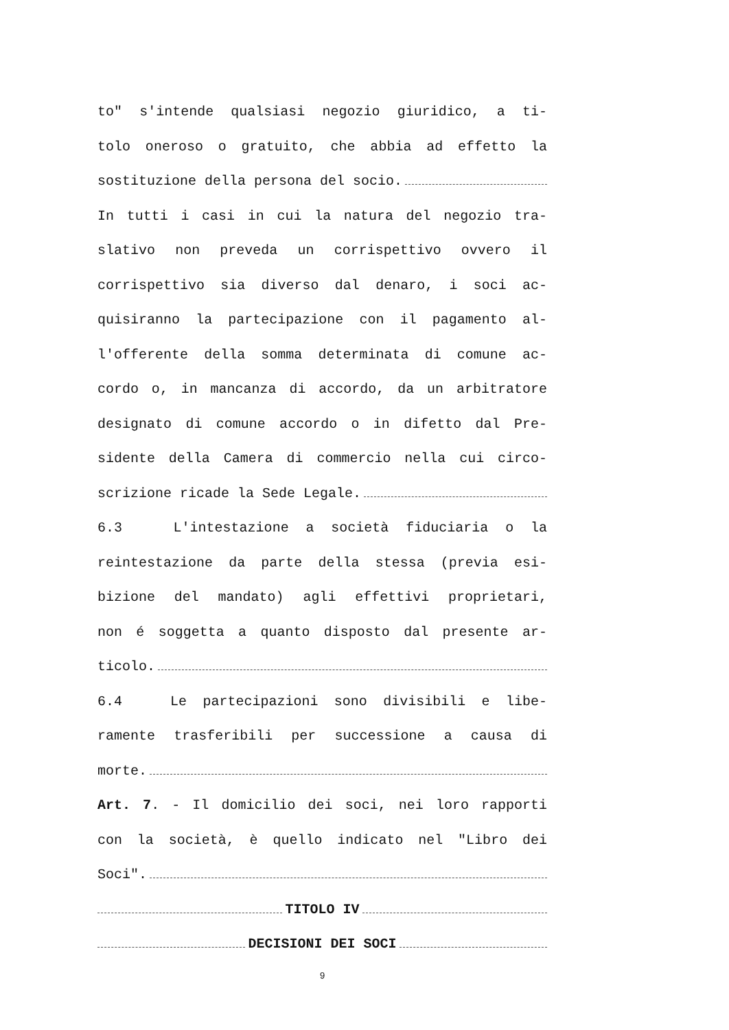to" s'intende qualsiasi negozio giuridico, a ti-
tolo oneroso o gratuito, che abbia ad effetto la
sostituzione della persona del socio.
In tutti i casi in cui la natura del negozio tra-
slativo non preveda un corrispettivo ovvero il
corrispettivo sia diverso dal denaro, i soci ac-
quisiranno la partecipazione con il pagamento al-
l'offerente della somma determinata di comune ac-
cordo o, in mancanza di accordo, da un arbitratore
designato di comune accordo o in difetto dal Pre-
sidente della Camera di commercio nella cui circo-
scrizione ricade la Sede Legale.
6.3 L'intestazione a società fiduciaria o la
reintestazione da parte della stessa (previa esi-
bizione del mandato) agli effettivi proprietari,
non é soggetta a quanto disposto dal presente ar-
ticolo.
6.4 Le partecipazioni sono divisibili e libe-
ramente trasferibili per successione a causa di
morte.
Art. 7. - Il domicilio dei soci, nei loro rapporti
con la società, è quello indicato nel "Libro dei
Soci".
TITOLO IV
DECISIONI DEI SOCI
9